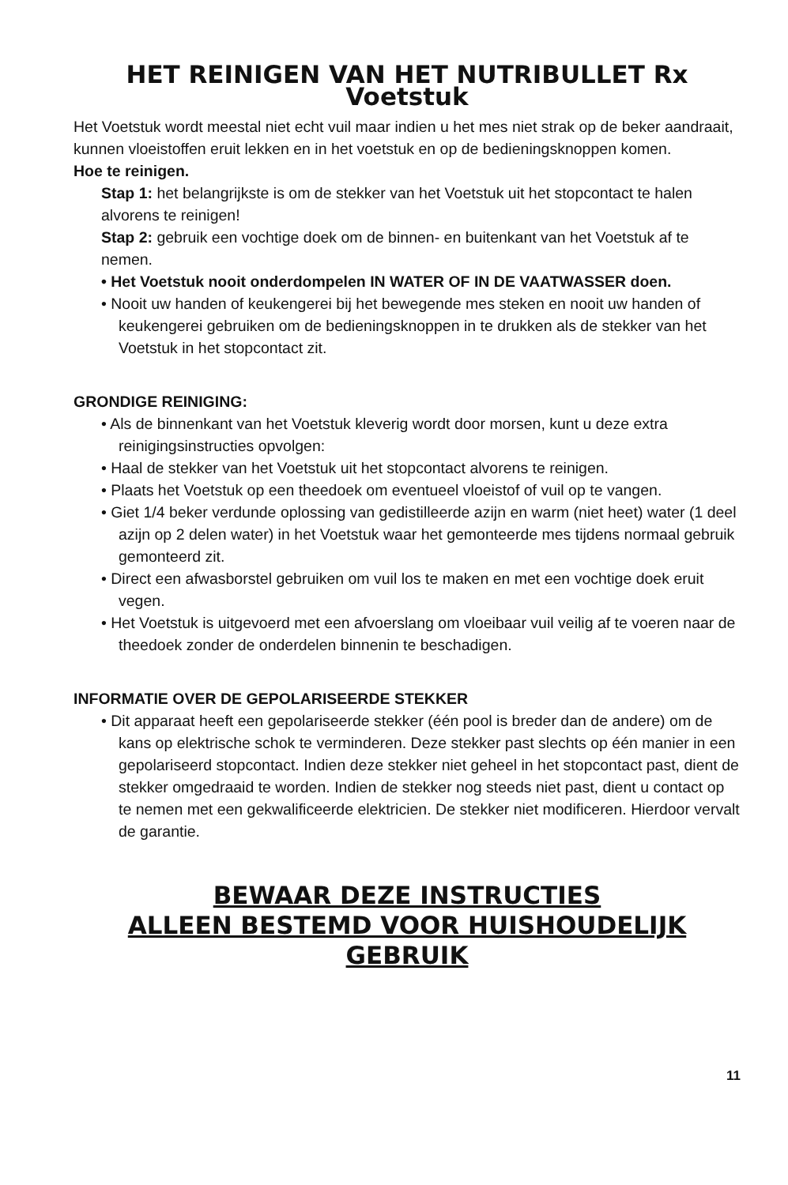HET REINIGEN VAN HET NUTRIBULLET Rx Voetstuk
Het Voetstuk wordt meestal niet echt vuil maar indien u het mes niet strak op de beker aandraait, kunnen vloeistoffen eruit lekken en in het voetstuk en op de bedieningsknoppen komen.
Hoe te reinigen.
Stap 1: het belangrijkste is om de stekker van het Voetstuk uit het stopcontact te halen alvorens te reinigen!
Stap 2: gebruik een vochtige doek om de binnen- en buitenkant van het Voetstuk af te nemen.
• Het Voetstuk nooit onderdompelen IN WATER OF IN DE VAATWASSER doen.
• Nooit uw handen of keukengerei bij het bewegende mes steken en nooit uw handen of keukengerei gebruiken om de bedieningsknoppen in te drukken als de stekker van het Voetstuk in het stopcontact zit.
GRONDIGE REINIGING:
• Als de binnenkant van het Voetstuk kleverig wordt door morsen, kunt u deze extra reinigingsinstructies opvolgen:
• Haal de stekker van het Voetstuk uit het stopcontact alvorens te reinigen.
• Plaats het Voetstuk op een theedoek om eventueel vloeistof of vuil op te vangen.
• Giet 1/4 beker verdunde oplossing van gedistilleerde azijn en warm (niet heet) water (1 deel azijn op 2 delen water) in het Voetstuk waar het gemonteerde mes tijdens normaal gebruik gemonteerd zit.
• Direct een afwasborstel gebruiken om vuil los te maken en met een vochtige doek eruit vegen.
• Het Voetstuk is uitgevoerd met een afvoerslang om vloeibaar vuil veilig af te voeren naar de theedoek zonder de onderdelen binnenin te beschadigen.
INFORMATIE OVER DE GEPOLARISEERDE STEKKER
• Dit apparaat heeft een gepolariseerde stekker (één pool is breder dan de andere) om de kans op elektrische schok te verminderen. Deze stekker past slechts op één manier in een gepolariseerd stopcontact. Indien deze stekker niet geheel in het stopcontact past, dient de stekker omgedraaid te worden. Indien de stekker nog steeds niet past, dient u contact op te nemen met een gekwalificeerde elektricien. De stekker niet modificeren. Hierdoor vervalt de garantie.
BEWAAR DEZE INSTRUCTIES
ALLEEN BESTEMD VOOR HUISHOUDELIJK
GEBRUIK
11